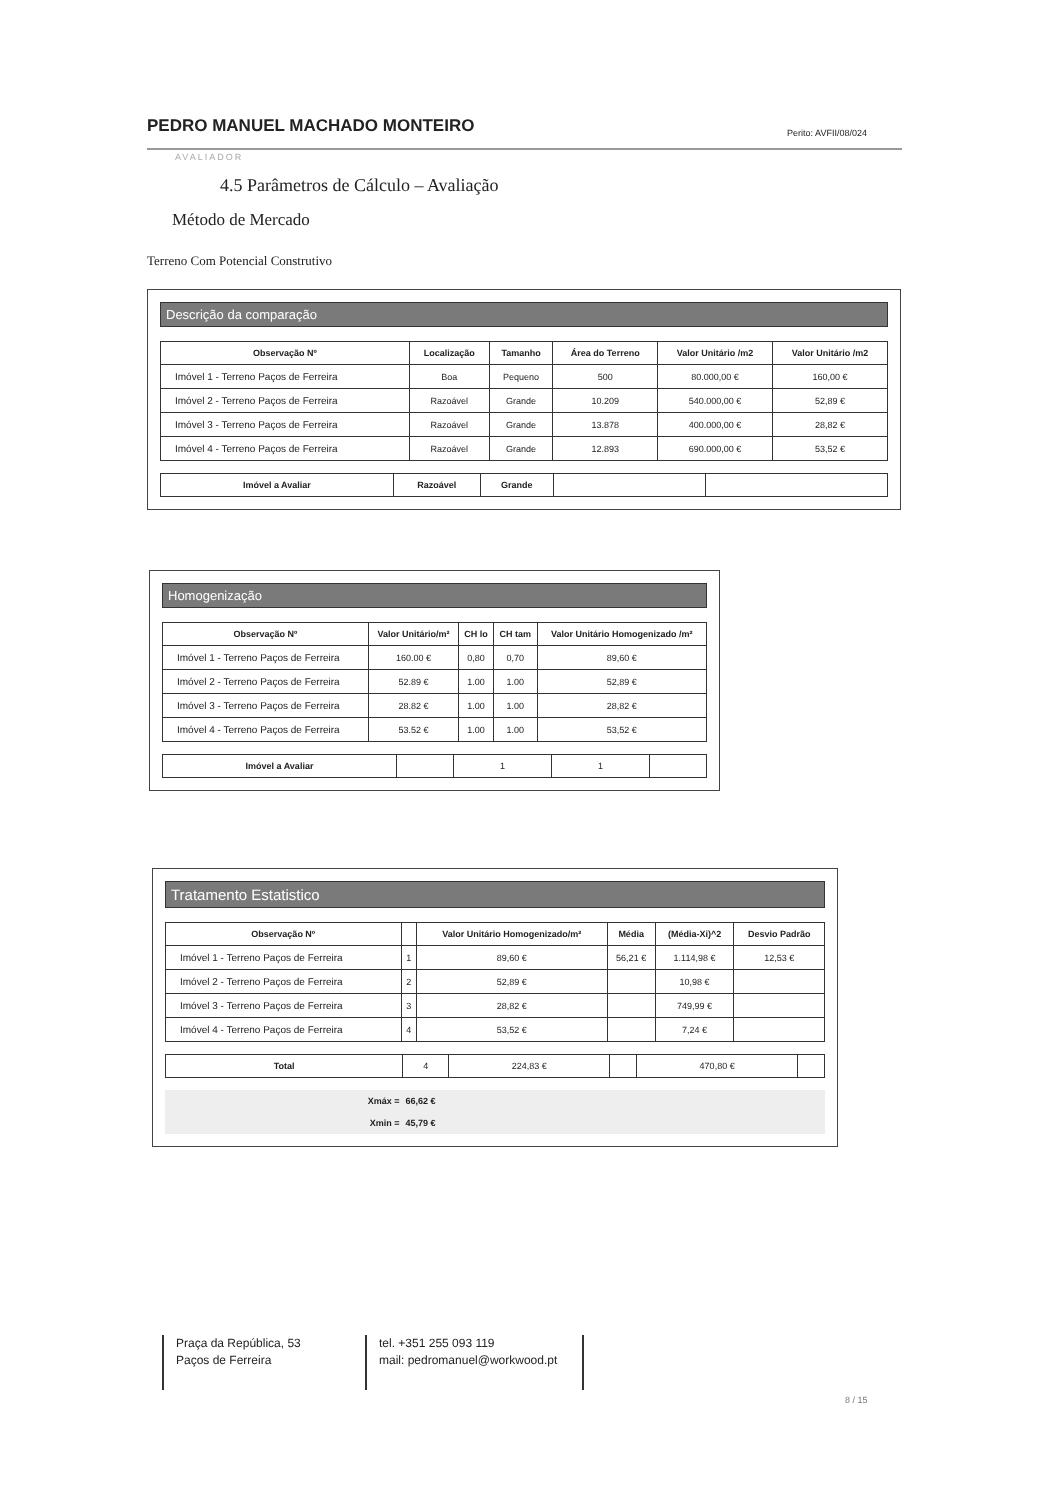PEDRO MANUEL MACHADO MONTEIRO Perito: AVFII/08/024
AVALIADOR
4.5 Parâmetros de Cálculo – Avaliação
Método de Mercado
Terreno Com Potencial Construtivo
Descrição da comparação
| Observação Nº | Localização | Tamanho | Área do Terreno | Valor Unitário /m2 | Valor Unitário /m2 |
| --- | --- | --- | --- | --- | --- |
| Imóvel 1 - Terreno Paços de Ferreira | Boa | Pequeno | 500 | 80.000,00 € | 160,00 € |
| Imóvel 2 - Terreno Paços de Ferreira | Razoável | Grande | 10.209 | 540.000,00 € | 52,89 € |
| Imóvel 3 - Terreno Paços de Ferreira | Razoável | Grande | 13.878 | 400.000,00 € | 28,82 € |
| Imóvel 4 - Terreno Paços de Ferreira | Razoável | Grande | 12.893 | 690.000,00 € | 53,52 € |
| Imóvel a Avaliar | Razoável | Grande | | |
Homogenização
| Observação Nº | Valor Unitário/m² | CH lo | CH tam | Valor Unitário Homogenizado /m² |
| --- | --- | --- | --- | --- |
| Imóvel 1 - Terreno Paços de Ferreira | 160.00 € | 0,80 | 0,70 | 89,60 € |
| Imóvel 2 - Terreno Paços de Ferreira | 52.89 € | 1.00 | 1.00 | 52,89 € |
| Imóvel 3 - Terreno Paços de Ferreira | 28.82 € | 1.00 | 1.00 | 28,82 € |
| Imóvel 4 - Terreno Paços de Ferreira | 53.52 € | 1.00 | 1.00 | 53,52 € |
| Imóvel a Avaliar | | 1 | 1 | |
Tratamento Estatistico
| Observação Nº | | Valor Unitário Homogenizado/m² | Média | (Média-Xi)^2 | Desvio Padrão |
| --- | --- | --- | --- | --- | --- |
| Imóvel 1 - Terreno Paços de Ferreira | 1 | 89,60 € | 56,21 € | 1.114,98 € | 12,53 € |
| Imóvel 2 - Terreno Paços de Ferreira | 2 | 52,89 € | | 10,98 € | |
| Imóvel 3 - Terreno Paços de Ferreira | 3 | 28,82 € | | 749,99 € | |
| Imóvel 4 - Terreno Paços de Ferreira | 4 | 53,52 € | | 7,24 € | |
| Total | 4 | 224,83 € | | 470,80 € | |
| Xmáx = | 66,62 € |
| --- | --- |
| Xmin = | 45,79 € |
Praça da República, 53
Paços de Ferreira
tel. +351 255 093 119
mail: pedromanuel@workwood.pt
8 / 15